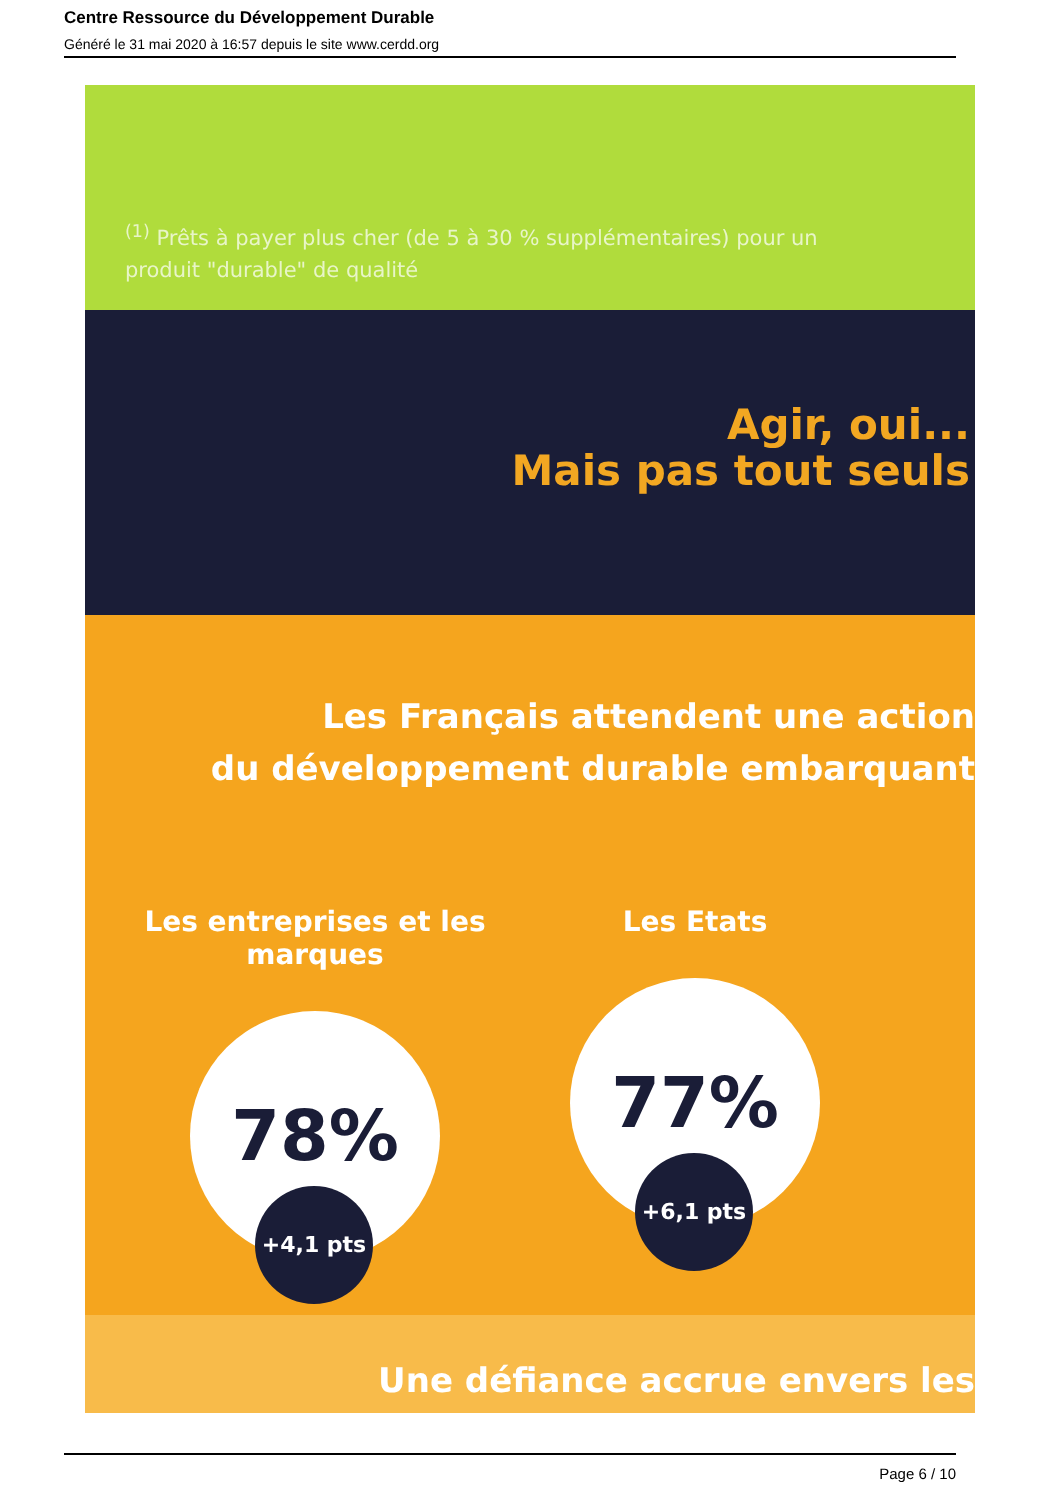Centre Ressource du Développement Durable
Généré le 31 mai 2020 à 16:57 depuis le site www.cerdd.org
<sup>(1)</sup> Prêts à payer plus cher (de 5 à 30 % supplémentaires) pour un produit "durable" de qualité
Agir, oui...
Mais pas tout seuls
Les Français attendent une action
du développement durable embarquant
Les entreprises et les marques
78%
+4,1 pts
Les Etats
77%
+6,1 pts
Une défiance accrue envers les
Page 6 / 10